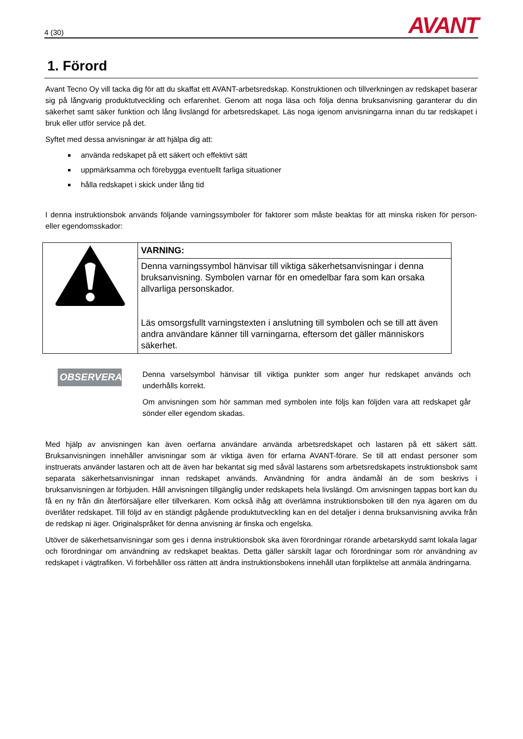4 (30) AVANT
1. Förord
Avant Tecno Oy vill tacka dig för att du skaffat ett AVANT-arbetsredskap. Konstruktionen och tillverkningen av redskapet baserar sig på långvarig produktutveckling och erfarenhet. Genom att noga läsa och följa denna bruksanvisning garanterar du din säkerhet samt säker funktion och lång livslängd för arbetsredskapet. Läs noga igenom anvisningarna innan du tar redskapet i bruk eller utför service på det.
Syftet med dessa anvisningar är att hjälpa dig att:
använda redskapet på ett säkert och effektivt sätt
uppmärksamma och förebygga eventuellt farliga situationer
hålla redskapet i skick under lång tid
I denna instruktionsbok används följande varningssymboler för faktorer som måste beaktas för att minska risken för person- eller egendomsskador:
| | VARNING: |
| | Denna varningssymbol hänvisar till viktiga säkerhetsanvisningar i denna bruksanvisning. Symbolen varnar för en omedelbar fara som kan orsaka allvarliga personskador. Läs omsorgsfullt varningstexten i anslutning till symbolen och se till att även andra användare känner till varningarna, eftersom det gäller människors säkerhet. |
OBSERVERA
Denna varselsymbol hänvisar till viktiga punkter som anger hur redskapet används och underhålls korrekt.
Om anvisningen som hör samman med symbolen inte följs kan följden vara att redskapet går sönder eller egendom skadas.
Med hjälp av anvisningen kan även oerfarna användare använda arbetsredskapet och lastaren på ett säkert sätt. Bruksanvisningen innehåller anvisningar som är viktiga även för erfarna AVANT-förare. Se till att endast personer som instruerats använder lastaren och att de även har bekantat sig med såväl lastarens som arbetsredskapets instruktionsbok samt separata säkerhetsanvisningar innan redskapet används. Användning för andra ändamål än de som beskrivs i bruksanvisningen är förbjuden. Håll anvisningen tillgänglig under redskapets hela livslängd. Om anvisningen tappas bort kan du få en ny från din återförsäljare eller tillverkaren. Kom också ihåg att överlämna instruktionsboken till den nya ägaren om du överlåter redskapet. Till följd av en ständigt pågående produktutveckling kan en del detaljer i denna bruksanvisning avvika från de redskap ni äger. Originalspråket för denna anvisning är finska och engelska.
Utöver de säkerhetsanvisningar som ges i denna instruktionsbok ska även förordningar rörande arbetarskydd samt lokala lagar och förordningar om användning av redskapet beaktas. Detta gäller särskilt lagar och förordningar som rör användning av redskapet i vägtrafiken. Vi förbehåller oss rätten att ändra instruktionsbokens innehåll utan förpliktelse att anmäla ändringarna.